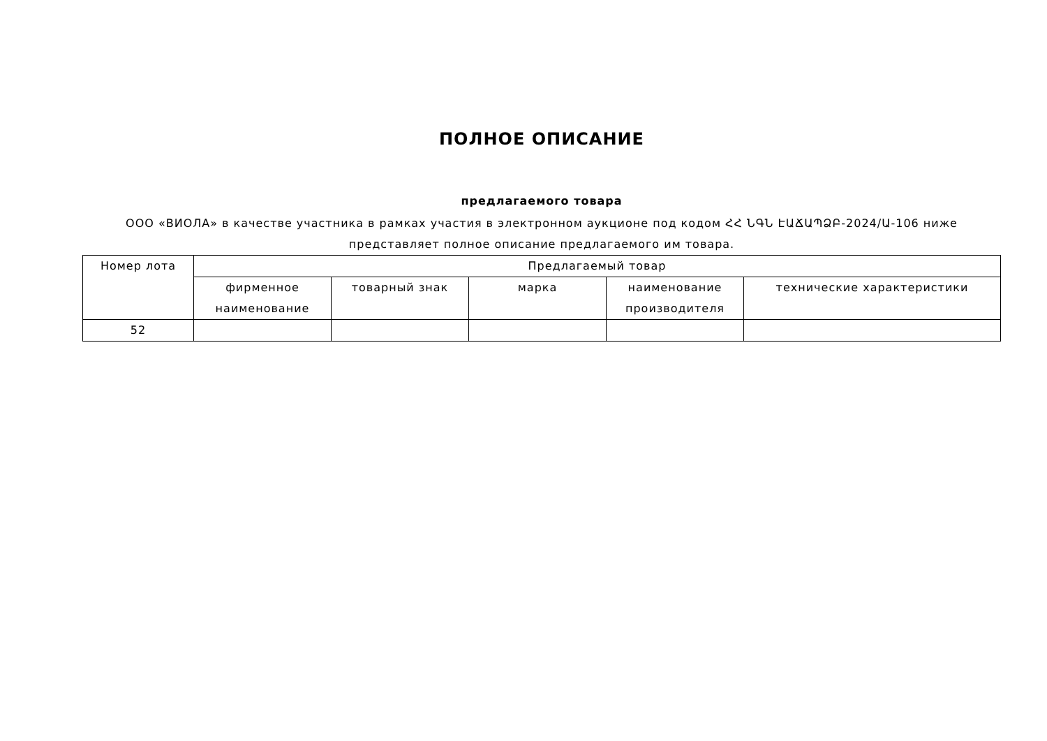ПОЛНОЕ ОПИСАНИЕ
предлагаемого товара
ООО «ВИОЛА» в качестве участника в рамках участия в электронном аукционе под кодом ՀՀ ՆԳՆ ԷԱՃԱՊՁԲ-2024/Ա-106 ниже представляет полное описание предлагаемого им товара.
| Номер лота | Предлагаемый товар | | | | |
| --- | --- | --- | --- | --- | --- |
| | фирменное наименование | товарный знак | марка | наименование производителя | технические характеристики |
| 52 | | | | | |